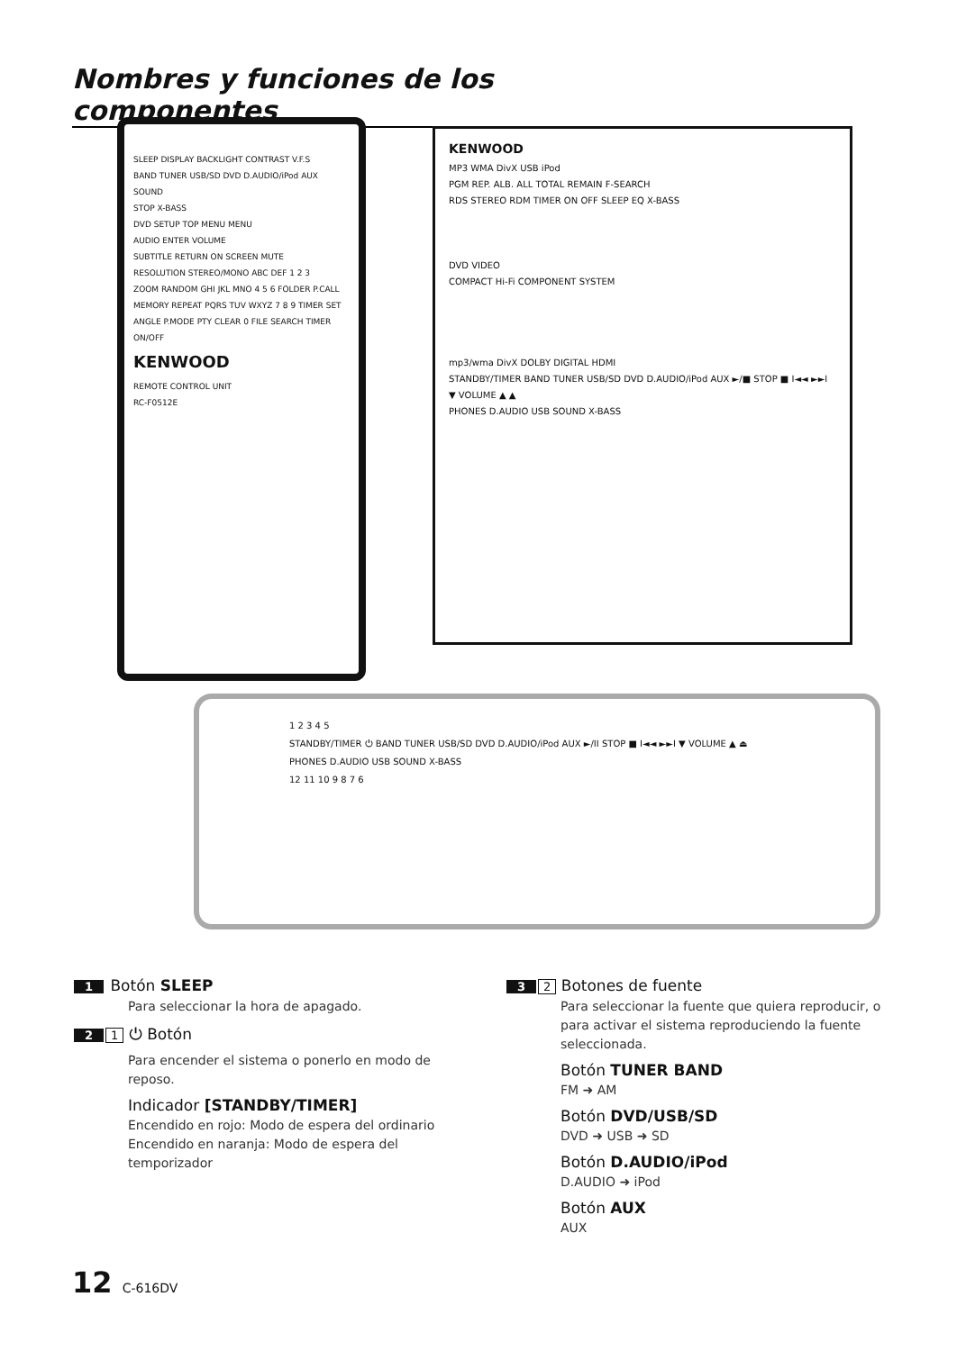Nombres y funciones de los componentes
SLEEP DISPLAY BACKLIGHT CONTRAST V.F.S
BAND TUNER USB/SD DVD D.AUDIO/iPod AUX SOUND
STOP X-BASS
DVD SETUP TOP MENU MENU
AUDIO ENTER VOLUME
SUBTITLE RETURN ON SCREEN MUTE
RESOLUTION STEREO/MONO ABC DEF 1 2 3
ZOOM RANDOM GHI JKL MNO 4 5 6 FOLDER P.CALL
MEMORY REPEAT PQRS TUV WXYZ 7 8 9 TIMER SET
ANGLE P.MODE PTY CLEAR 0 FILE SEARCH TIMER ON/OFF
KENWOOD
REMOTE CONTROL UNIT
RC-F0512E
KENWOOD
MP3 WMA DivX USB iPod
PGM REP. ALB. ALL TOTAL REMAIN F-SEARCH
RDS STEREO RDM TIMER ON OFF SLEEP EQ X-BASS
DVD VIDEO
COMPACT Hi-Fi COMPONENT SYSTEM
mp3/wma DivX DOLBY DIGITAL HDMI
STANDBY/TIMER BAND TUNER USB/SD DVD D.AUDIO/iPod AUX ►/■ STOP ■ I◄◄ ►►I ▼ VOLUME ▲ ▲
PHONES D.AUDIO USB SOUND X-BASS
1 2 3 4 5
STANDBY/TIMER ⏻ BAND TUNER USB/SD DVD D.AUDIO/iPod AUX ►/II STOP ■ I◄◄ ►►I ▼ VOLUME ▲ ⏏
PHONES D.AUDIO USB SOUND X-BASS
12 11 10 9 8 7 6
1 Botón SLEEP
Para seleccionar la hora de apagado.
2 1 ⏻ Botón
Para encender el sistema o ponerlo en modo de reposo.
Indicador [STANDBY/TIMER]
Encendido en rojo: Modo de espera del ordinario
Encendido en naranja: Modo de espera del temporizador
3 2 Botones de fuente
Para seleccionar la fuente que quiera reproducir, o para activar el sistema reproduciendo la fuente seleccionada.
Botón TUNER BAND
FM ➜ AM
Botón DVD/USB/SD
DVD ➜ USB ➜ SD
Botón D.AUDIO/iPod
D.AUDIO ➜ iPod
Botón AUX
AUX
12 C-616DV